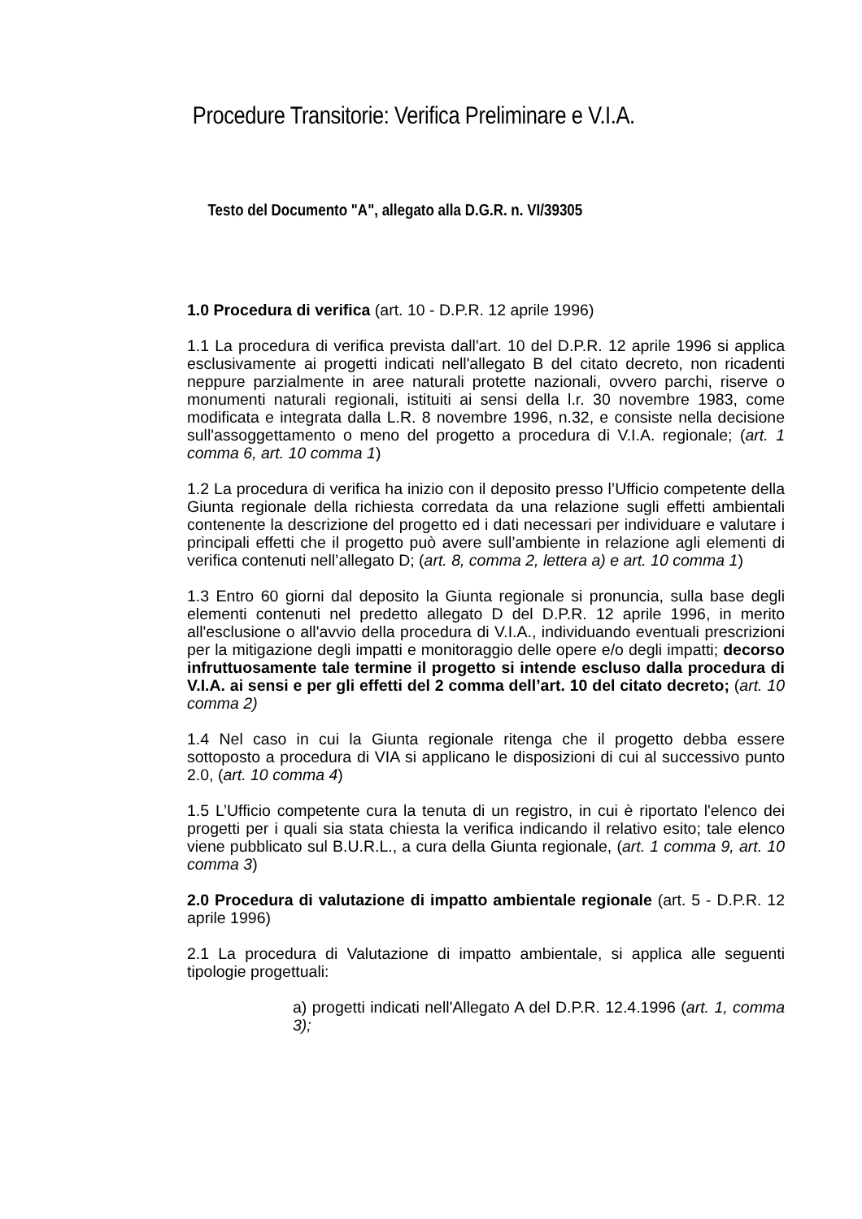Procedure Transitorie: Verifica Preliminare e V.I.A.
Testo del Documento "A", allegato alla D.G.R. n. VI/39305
1.0 Procedura di verifica (art. 10 - D.P.R. 12 aprile 1996)
1.1 La procedura di verifica prevista dall'art. 10 del D.P.R. 12 aprile 1996 si applica esclusivamente ai progetti indicati nell'allegato B del citato decreto, non ricadenti neppure parzialmente in aree naturali protette nazionali, ovvero parchi, riserve o monumenti naturali regionali, istituiti ai sensi della l.r. 30 novembre 1983, come modificata e integrata dalla L.R. 8 novembre 1996, n.32, e consiste nella decisione sull'assoggettamento o meno del progetto a procedura di V.I.A. regionale; (art. 1 comma 6, art. 10 comma 1)
1.2 La procedura di verifica ha inizio con il deposito presso l’Ufficio competente della Giunta regionale della richiesta corredata da una relazione sugli effetti ambientali contenente la descrizione del progetto ed i dati necessari per individuare e valutare i principali effetti che il progetto può avere sull’ambiente in relazione agli elementi di verifica contenuti nell’allegato D; (art. 8, comma 2, lettera a) e art. 10 comma 1)
1.3 Entro 60 giorni dal deposito la Giunta regionale si pronuncia, sulla base degli elementi contenuti nel predetto allegato D del D.P.R. 12 aprile 1996, in merito all'esclusione o all'avvio della procedura di V.I.A., individuando eventuali prescrizioni per la mitigazione degli impatti e monitoraggio delle opere e/o degli impatti; decorso infruttuosamente tale termine il progetto si intende escluso dalla procedura di V.I.A. ai sensi e per gli effetti del 2 comma dell’art. 10 del citato decreto; (art. 10 comma 2)
1.4 Nel caso in cui la Giunta regionale ritenga che il progetto debba essere sottoposto a procedura di VIA si applicano le disposizioni di cui al successivo punto 2.0, (art. 10 comma 4)
1.5 L’Ufficio competente cura la tenuta di un registro, in cui è riportato l'elenco dei progetti per i quali sia stata chiesta la verifica indicando il relativo esito; tale elenco viene pubblicato sul B.U.R.L., a cura della Giunta regionale, (art. 1 comma 9, art. 10 comma 3)
2.0 Procedura di valutazione di impatto ambientale regionale (art. 5 - D.P.R. 12 aprile 1996)
2.1 La procedura di Valutazione di impatto ambientale, si applica alle seguenti tipologie progettuali:
a) progetti indicati nell'Allegato A del D.P.R. 12.4.1996 (art. 1, comma 3);